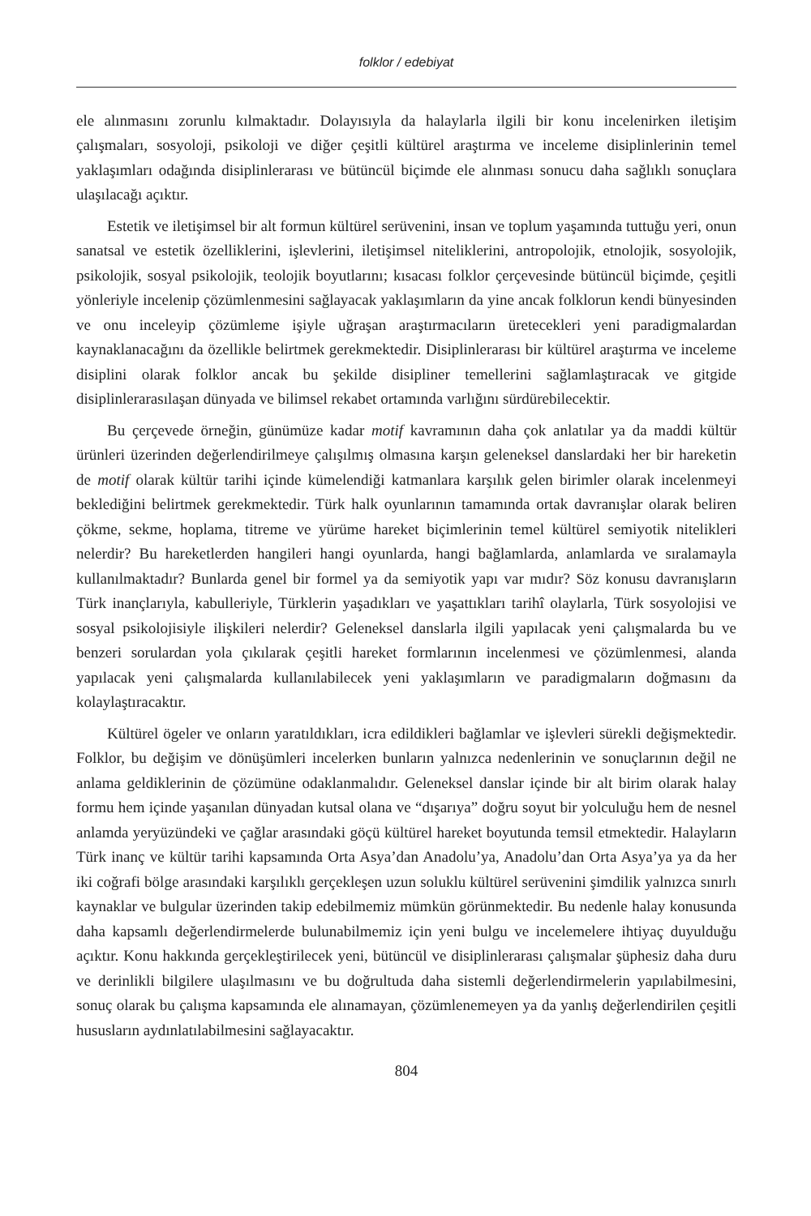folklor / edebiyat
ele alınmasını zorunlu kılmaktadır. Dolayısıyla da halaylarla ilgili bir konu incelenirken iletişim çalışmaları, sosyoloji, psikoloji ve diğer çeşitli kültürel araştırma ve inceleme disiplinlerinin temel yaklaşımları odağında disiplinlerarası ve bütüncül biçimde ele alınması sonucu daha sağlıklı sonuçlara ulaşılacağı açıktır.
Estetik ve iletişimsel bir alt formun kültürel serüvenini, insan ve toplum yaşamında tuttuğu yeri, onun sanatsal ve estetik özelliklerini, işlevlerini, iletişimsel niteliklerini, antropolojik, etnolojik, sosyolojik, psikolojik, sosyal psikolojik, teolojik boyutlarını; kısacası folklor çerçevesinde bütüncül biçimde, çeşitli yönleriyle incelenip çözümlenmesini sağlayacak yaklaşımların da yine ancak folklorun kendi bünyesinden ve onu inceleyip çözümleme işiyle uğraşan araştırmacıların üretecekleri yeni paradigmalardan kaynaklanacağını da özellikle belirtmek gerekmektedir. Disiplinlerarası bir kültürel araştırma ve inceleme disiplini olarak folklor ancak bu şekilde disipliner temellerini sağlamlaştıracak ve gitgide disiplinlerarasılaşan dünyada ve bilimsel rekabet ortamında varlığını sürdürebilecektir.
Bu çerçevede örneğin, günümüze kadar motif kavramının daha çok anlatılar ya da maddi kültür ürünleri üzerinden değerlendirilmeye çalışılmış olmasına karşın geleneksel danslardaki her bir hareketin de motif olarak kültür tarihi içinde kümelendiği katmanlara karşılık gelen birimler olarak incelenmeyi beklediğini belirtmek gerekmektedir. Türk halk oyunlarının tamamında ortak davranışlar olarak beliren çökme, sekme, hoplama, titreme ve yürüme hareket biçimlerinin temel kültürel semiyotik nitelikleri nelerdir? Bu hareketlerden hangileri hangi oyunlarda, hangi bağlamlarda, anlamlarda ve sıralamayla kullanılmaktadır? Bunlarda genel bir formel ya da semiyotik yapı var mıdır? Söz konusu davranışların Türk inançlarıyla, kabulleriyle, Türklerin yaşadıkları ve yaşattıkları tarihî olaylarla, Türk sosyolojisi ve sosyal psikolojisiyle ilişkileri nelerdir? Geleneksel danslarla ilgili yapılacak yeni çalışmalarda bu ve benzeri sorulardan yola çıkılarak çeşitli hareket formlarının incelenmesi ve çözümlenmesi, alanda yapılacak yeni çalışmalarda kullanılabilecek yeni yaklaşımların ve paradigmaların doğmasını da kolaylaştıracaktır.
Kültürel ögeler ve onların yaratıldıkları, icra edildikleri bağlamlar ve işlevleri sürekli değişmektedir. Folklor, bu değişim ve dönüşümleri incelerken bunların yalnızca nedenlerinin ve sonuçlarının değil ne anlama geldiklerinin de çözümüne odaklanmalıdır. Geleneksel danslar içinde bir alt birim olarak halay formu hem içinde yaşanılan dünyadan kutsal olana ve “dışarıya” doğru soyut bir yolculuğu hem de nesnel anlamda yeryüzündeki ve çağlar arasındaki göçü kültürel hareket boyutunda temsil etmektedir. Halayların Türk inanç ve kültür tarihi kapsamında Orta Asya’dan Anadolu’ya, Anadolu’dan Orta Asya’ya ya da her iki coğrafi bölge arasındaki karşılıklı gerçekleşen uzun soluklu kültürel serüvenini şimdilik yalnızca sınırlı kaynaklar ve bulgular üzerinden takip edebilmemiz mümkün görünmektedir. Bu nedenle halay konusunda daha kapsamlı değerlendirmelerde bulunabilmemiz için yeni bulgu ve incelemelere ihtiyaç duyulduğu açıktır. Konu hakkında gerçekleştirilecek yeni, bütüncül ve disiplinlerarası çalışmalar şüphesiz daha duru ve derinlikli bilgilere ulaşılmasını ve bu doğrultuda daha sistemli değerlendirmelerin yapılabilmesini, sonuç olarak bu çalışma kapsamında ele alınamayan, çözümlenemeyen ya da yanlış değerlendirilen çeşitli hususların aydınlatılabilmesini sağlayacaktır.
804